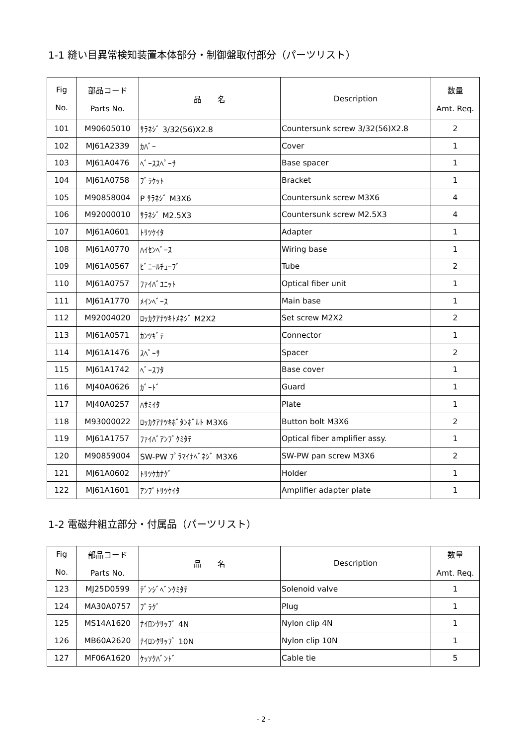1-1 縫い目異常検知装置本体部分・制御盤取付部分（パーツリスト）
| Fig No. | 部品コード Parts No. | 品 名 | Description | 数量 Amt. Req. |
| --- | --- | --- | --- | --- |
| 101 | M90605010 | ｻﾗﾈｼﾞ 3/32(56)X2.8 | Countersunk screw 3/32(56)X2.8 | 2 |
| 102 | MJ61A2339 | ｶﾊﾞｰ | Cover | 1 |
| 103 | MJ61A0476 | ﾍﾞｰｽｽﾍﾟｰｻ | Base spacer | 1 |
| 104 | MJ61A0758 | ﾌﾞﾗｹｯﾄ | Bracket | 1 |
| 105 | M90858004 | P ｻﾗﾈｼﾞ M3X6 | Countersunk screw M3X6 | 4 |
| 106 | M92000010 | ｻﾗﾈｼﾞ M2.5X3 | Countersunk screw M2.5X3 | 4 |
| 107 | MJ61A0601 | ﾄﾘﾂｹｲﾀ | Adapter | 1 |
| 108 | MJ61A0770 | ﾊｲｾﾝﾍﾞｰｽ | Wiring base | 1 |
| 109 | MJ61A0567 | ﾋﾞﾆｰﾙﾁｭｰﾌﾞ | Tube | 2 |
| 110 | MJ61A0757 | ﾌｧｲﾊﾞﾕﾆｯﾄ | Optical fiber unit | 1 |
| 111 | MJ61A1770 | ﾒｲﾝﾍﾞｰｽ | Main base | 1 |
| 112 | M92004020 | ﾛｯｶｸｱﾅﾂｷﾄﾒﾈｼﾞ M2X2 | Set screw M2X2 | 2 |
| 113 | MJ61A0571 | ｶﾝﾂｷﾞﾃ | Connector | 1 |
| 114 | MJ61A1476 | ｽﾍﾟｰｻ | Spacer | 2 |
| 115 | MJ61A1742 | ﾍﾞｰｽﾌﾀ | Base cover | 1 |
| 116 | MJ40A0626 | ｶﾞｰﾄﾞ | Guard | 1 |
| 117 | MJ40A0257 | ﾊｻﾐｲﾀ | Plate | 1 |
| 118 | M93000022 | ﾛｯｶｸｱﾅﾂｷﾎﾞﾀﾝﾎﾞﾙﾄ M3X6 | Button bolt M3X6 | 2 |
| 119 | MJ61A1757 | ﾌｧｲﾊﾞｱﾝﾌﾟｸﾐﾀﾃ | Optical fiber amplifier assy. | 1 |
| 120 | M90859004 | SW-PW ﾌﾟﾗﾏｲﾅﾍﾞﾈｼﾞ M3X6 | SW-PW pan screw M3X6 | 2 |
| 121 | MJ61A0602 | ﾄﾘﾂｹｶﾅｸﾞ | Holder | 1 |
| 122 | MJ61A1601 | ｱﾝﾌﾟﾄﾘﾂｹｲﾀ | Amplifier adapter plate | 1 |
1-2 電磁弁組立部分・付属品（パーツリスト）
| Fig No. | 部品コード Parts No. | 品 名 | Description | 数量 Amt. Req. |
| --- | --- | --- | --- | --- |
| 123 | MJ25D0599 | ﾃﾞﾝｼﾞﾍﾞﾝｸﾐﾀﾃ | Solenoid valve | 1 |
| 124 | MA30A0757 | ﾌﾟﾗｸﾞ | Plug | 1 |
| 125 | MS14A1620 | ﾅｲﾛﾝｸﾘｯﾌﾟ 4N | Nylon clip 4N | 1 |
| 126 | MB60A2620 | ﾅｲﾛﾝｸﾘｯﾌﾟ 10N | Nylon clip 10N | 1 |
| 127 | MF06A1620 | ｹｯｿｸﾊﾞﾝﾄﾞ | Cable tie | 5 |
- 2 -